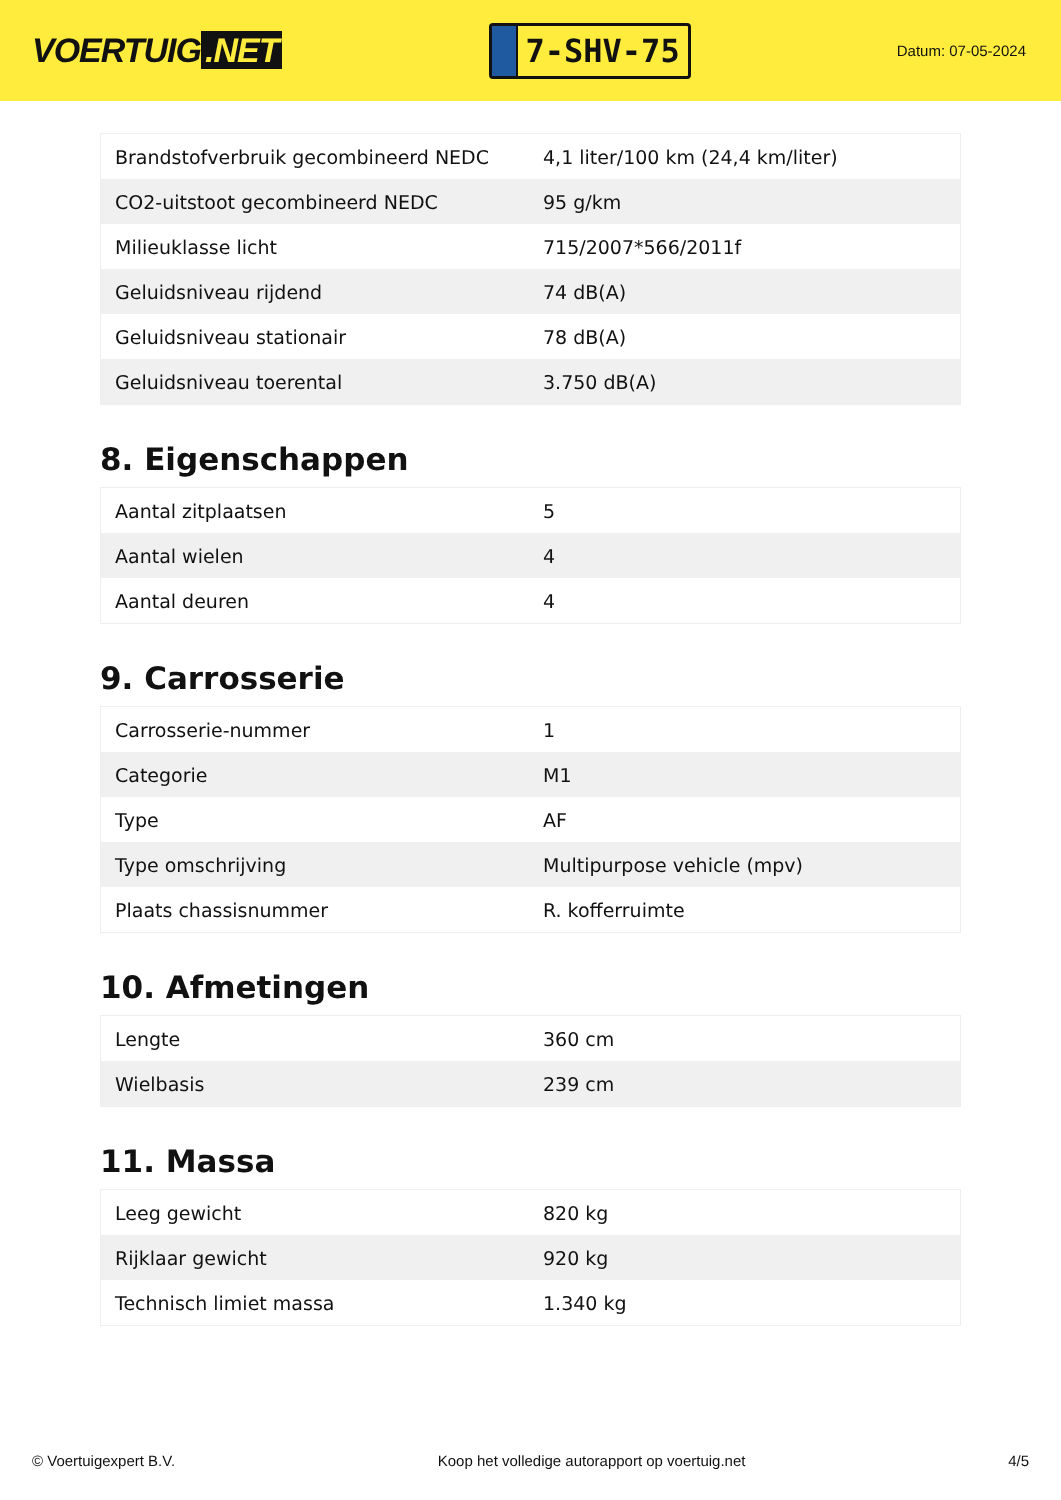VOERTUIG.NET
7-SHV-75
Datum: 07-05-2024
| Brandstofverbruik gecombineerd NEDC | 4,1 liter/100 km (24,4 km/liter) |
| CO2-uitstoot gecombineerd NEDC | 95 g/km |
| Milieuklasse licht | 715/2007*566/2011f |
| Geluidsniveau rijdend | 74 dB(A) |
| Geluidsniveau stationair | 78 dB(A) |
| Geluidsniveau toerental | 3.750 dB(A) |
8. Eigenschappen
| Aantal zitplaatsen | 5 |
| Aantal wielen | 4 |
| Aantal deuren | 4 |
9. Carrosserie
| Carrosserie-nummer | 1 |
| Categorie | M1 |
| Type | AF |
| Type omschrijving | Multipurpose vehicle (mpv) |
| Plaats chassisnummer | R. kofferruimte |
10. Afmetingen
| Lengte | 360 cm |
| Wielbasis | 239 cm |
11. Massa
| Leeg gewicht | 820 kg |
| Rijklaar gewicht | 920 kg |
| Technisch limiet massa | 1.340 kg |
© Voertuigexpert B.V. Koop het volledige autorapport op voertuig.net 4/5